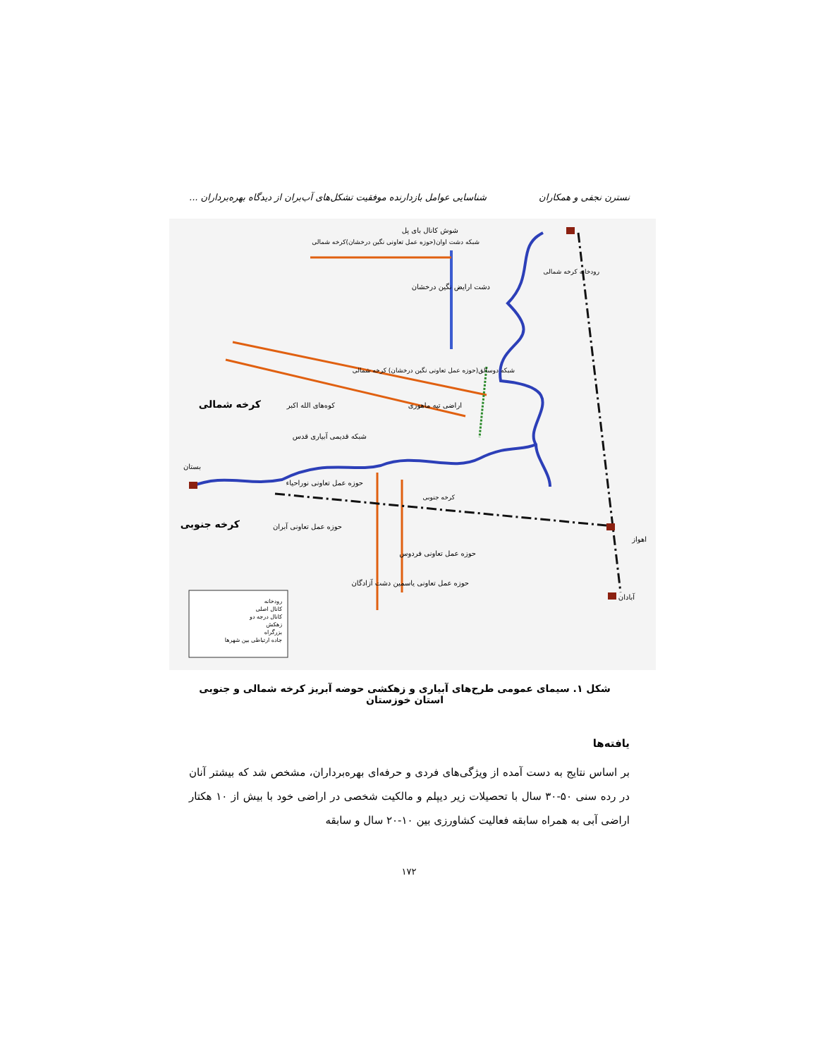نسترن نجفی و همکاران شناسایی عوامل بازدارنده موفقیت تشکل‌های آب‌بران از دیدگاه بهره‌برداران ...
شوش کانال بای پل
شبکه دشت اوان(حوزه عمل تعاونی نگین درخشان)کرخه شمالی
رودخانه کرخه شمالی
دشت ارایض نگین درخشان
شبکه دوسالق(حوزه عمل تعاونی نگین درخشان) کرخه شمالی
کرخه شمالی
کوه‌های الله اکبر
اراضی تپه ماهوری
شبکه قدیمی آبیاری قدس
بستان
حوزه عمل تعاونی نوراحیاء
کرخه جنوبی
کرخه جنوبی
حوزه عمل تعاونی آبران
اهواز
حوزه عمل تعاونی فردوس
حوزه عمل تعاونی یاسمین دشت آزادگان
آبادان
رودخانه
کانال اصلی
کانال درجه دو
زهکش
بزرگراه
جاده ارتباطی بین شهرها
شکل ۱. سیمای عمومی طرح‌های آبیاری و زهکشی حوضه آبریز کرخه شمالی و جنوبی استان خوزستان
یافته‌ها
بر اساس نتایج به دست آمده از ویژگی‌های فردی و حرفه‌ای بهره‌برداران، مشخص شد که بیشتر آنان در رده سنی ۵۰-۳۰ سال با تحصیلات زیر دیپلم و مالکیت شخصی در اراضی خود با بیش از ۱۰ هکتار اراضی آبی به همراه سابقه فعالیت کشاورزی بین ۱۰-۲۰ سال و سابقه
۱۷۲